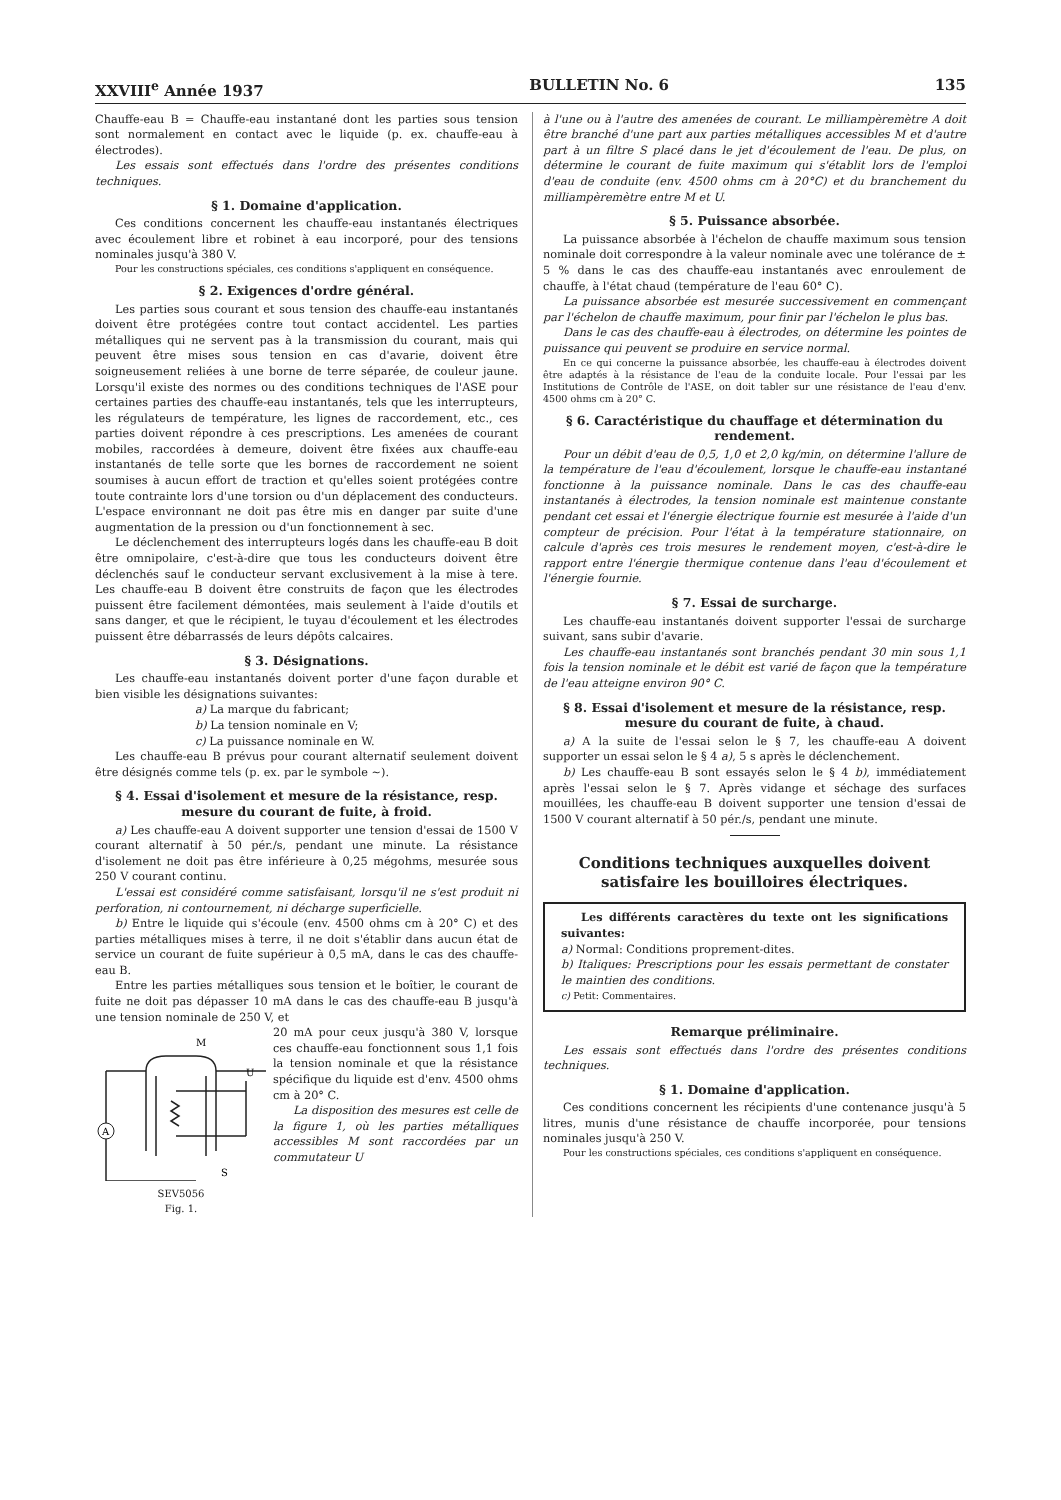XXVIII<sup>e</sup> Année 1937 BULLETIN No. 6 135
Chauffe-eau B = Chauffe-eau instantané dont les parties sous tension sont normalement en contact avec le liquide (p. ex. chauffe-eau à électrodes).
Les essais sont effectués dans l'ordre des présentes conditions techniques.
§ 1. Domaine d'application.
Ces conditions concernent les chauffe-eau instantanés électriques avec écoulement libre et robinet à eau incorporé, pour des tensions nominales jusqu'à 380 V.
Pour les constructions spéciales, ces conditions s'appliquent en conséquence.
§ 2. Exigences d'ordre général.
Les parties sous courant et sous tension des chauffe-eau instantanés doivent être protégées contre tout contact accidentel. Les parties métalliques qui ne servent pas à la transmission du courant, mais qui peuvent être mises sous tension en cas d'avarie, doivent être soigneusement reliées à une borne de terre séparée, de couleur jaune. Lorsqu'il existe des normes ou des conditions techniques de l'ASE pour certaines parties des chauffe-eau instantanés, tels que les interrupteurs, les régulateurs de température, les lignes de raccordement, etc., ces parties doivent répondre à ces prescriptions. Les amenées de courant mobiles, raccordées à demeure, doivent être fixées aux chauffe-eau instantanés de telle sorte que les bornes de raccordement ne soient soumises à aucun effort de traction et qu'elles soient protégées contre toute contrainte lors d'une torsion ou d'un déplacement des conducteurs. L'espace environnant ne doit pas être mis en danger par suite d'une augmentation de la pression ou d'un fonctionnement à sec.
Le déclenchement des interrupteurs logés dans les chauffe-eau B doit être omnipolaire, c'est-à-dire que tous les conducteurs doivent être déclenchés sauf le conducteur servant exclusivement à la mise à tere. Les chauffe-eau B doivent être construits de façon que les électrodes puissent être facilement démontées, mais seulement à l'aide d'outils et sans danger, et que le récipient, le tuyau d'écoulement et les électrodes puissent être débarrassés de leurs dépôts calcaires.
§ 3. Désignations.
Les chauffe-eau instantanés doivent porter d'une façon durable et bien visible les désignations suivantes:
a) La marque du fabricant;
b) La tension nominale en V;
c) La puissance nominale en W.
Les chauffe-eau B prévus pour courant alternatif seulement doivent être désignés comme tels (p. ex. par le symbole ∼).
§ 4. Essai d'isolement et mesure de la résistance, resp. mesure du courant de fuite, à froid.
a) Les chauffe-eau A doivent supporter une tension d'essai de 1500 V courant alternatif à 50 pér./s, pendant une minute. La résistance d'isolement ne doit pas être inférieure à 0,25 mégohms, mesurée sous 250 V courant continu.
L'essai est considéré comme satisfaisant, lorsqu'il ne s'est produit ni perforation, ni contournement, ni décharge superficielle.
b) Entre le liquide qui s'écoule (env. 4500 ohms cm à 20° C) et des parties métalliques mises à terre, il ne doit s'établir dans aucun état de service un courant de fuite supérieur à 0,5 mA, dans le cas des chauffe-eau B.
Entre les parties métalliques sous tension et le boîtier, le courant de fuite ne doit pas dépasser 10 mA dans le cas des chauffe-eau B jusqu'à une tension nominale de 250 V, et
A
M
U
S
SEV5056
Fig. 1.
20 mA pour ceux jusqu'à 380 V, lorsque ces chauffe-eau fonctionnent sous 1,1 fois la tension nominale et que la résistance spécifique du liquide est d'env. 4500 ohms cm à 20° C.
La disposition des mesures est celle de la figure 1, où les parties métalliques accessibles M sont raccordées par un commutateur U
à l'une ou à l'autre des amenées de courant. Le milliampèremètre A doit être branché d'une part aux parties métalliques accessibles M et d'autre part à un filtre S placé dans le jet d'écoulement de l'eau. De plus, on détermine le courant de fuite maximum qui s'établit lors de l'emploi d'eau de conduite (env. 4500 ohms cm à 20°C) et du branchement du milliampèremètre entre M et U.
§ 5. Puissance absorbée.
La puissance absorbée à l'échelon de chauffe maximum sous tension nominale doit correspondre à la valeur nominale avec une tolérance de ± 5 % dans le cas des chauffe-eau instantanés avec enroulement de chauffe, à l'état chaud (température de l'eau 60° C).
La puissance absorbée est mesurée successivement en commençant par l'échelon de chauffe maximum, pour finir par l'échelon le plus bas.
Dans le cas des chauffe-eau à électrodes, on détermine les pointes de puissance qui peuvent se produire en service normal.
En ce qui concerne la puissance absorbée, les chauffe-eau à électrodes doivent être adaptés à la résistance de l'eau de la conduite locale. Pour l'essai par les Institutions de Contrôle de l'ASE, on doit tabler sur une résistance de l'eau d'env. 4500 ohms cm à 20° C.
§ 6. Caractéristique du chauffage et détermination du rendement.
Pour un débit d'eau de 0,5, 1,0 et 2,0 kg/min, on détermine l'allure de la température de l'eau d'écoulement, lorsque le chauffe-eau instantané fonctionne à la puissance nominale. Dans le cas des chauffe-eau instantanés à électrodes, la tension nominale est maintenue constante pendant cet essai et l'énergie électrique fournie est mesurée à l'aide d'un compteur de précision. Pour l'état à la température stationnaire, on calcule d'après ces trois mesures le rendement moyen, c'est-à-dire le rapport entre l'énergie thermique contenue dans l'eau d'écoulement et l'énergie fournie.
§ 7. Essai de surcharge.
Les chauffe-eau instantanés doivent supporter l'essai de surcharge suivant, sans subir d'avarie.
Les chauffe-eau instantanés sont branchés pendant 30 min sous 1,1 fois la tension nominale et le débit est varié de façon que la température de l'eau atteigne environ 90° C.
§ 8. Essai d'isolement et mesure de la résistance, resp. mesure du courant de fuite, à chaud.
a) A la suite de l'essai selon le § 7, les chauffe-eau A doivent supporter un essai selon le § 4 a), 5 s après le déclenchement.
b) Les chauffe-eau B sont essayés selon le § 4 b), immédiatement après l'essai selon le § 7. Après vidange et séchage des surfaces mouillées, les chauffe-eau B doivent supporter une tension d'essai de 1500 V courant alternatif à 50 pér./s, pendant une minute.
Conditions techniques auxquelles doivent satisfaire les bouilloires électriques.
Les différents caractères du texte ont les significations suivantes:
a) Normal: Conditions proprement-dites.
b) Italiques: Prescriptions pour les essais permettant de constater le maintien des conditions.
c) Petit: Commentaires.
Remarque préliminaire.
Les essais sont effectués dans l'ordre des présentes conditions techniques.
§ 1. Domaine d'application.
Ces conditions concernent les récipients d'une contenance jusqu'à 5 litres, munis d'une résistance de chauffe incorporée, pour tensions nominales jusqu'à 250 V.
Pour les constructions spéciales, ces conditions s'appliquent en conséquence.